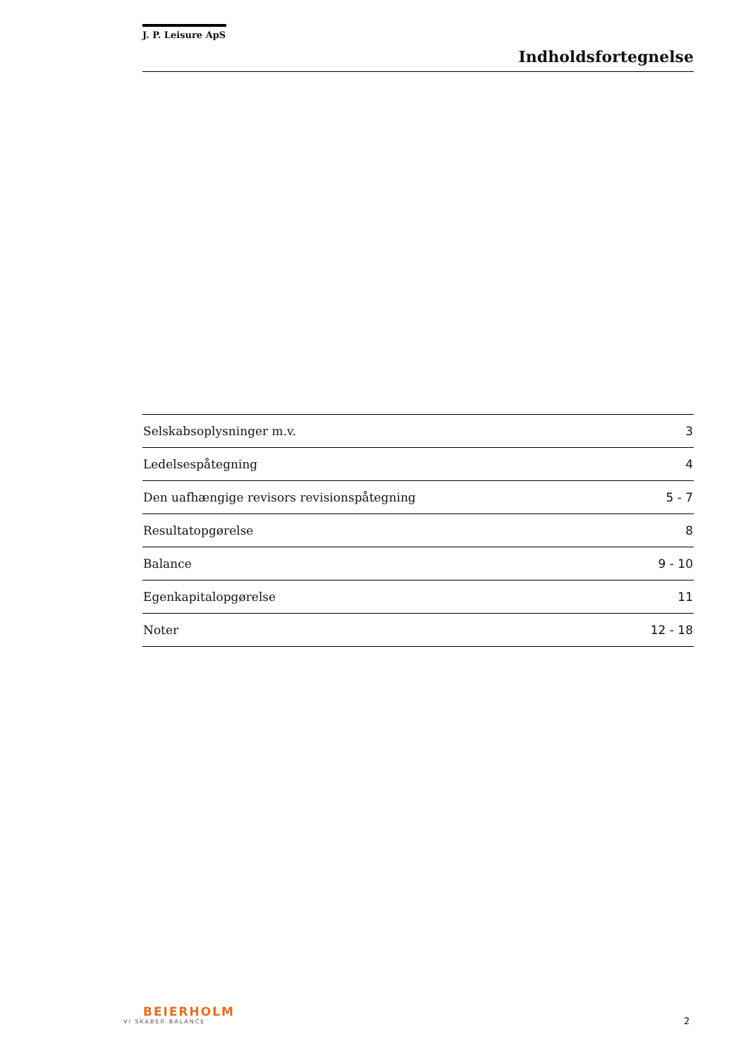J. P. Leisure ApS
Indholdsfortegnelse
| Selskabsoplysninger m.v. | 3 |
| Ledelsespåtegning | 4 |
| Den uafhængige revisors revisionspåtegning | 5 - 7 |
| Resultatopgørelse | 8 |
| Balance | 9 - 10 |
| Egenkapitalopgørelse | 11 |
| Noter | 12 - 18 |
BEIERHOLM
VI SKABER BALANCE
2